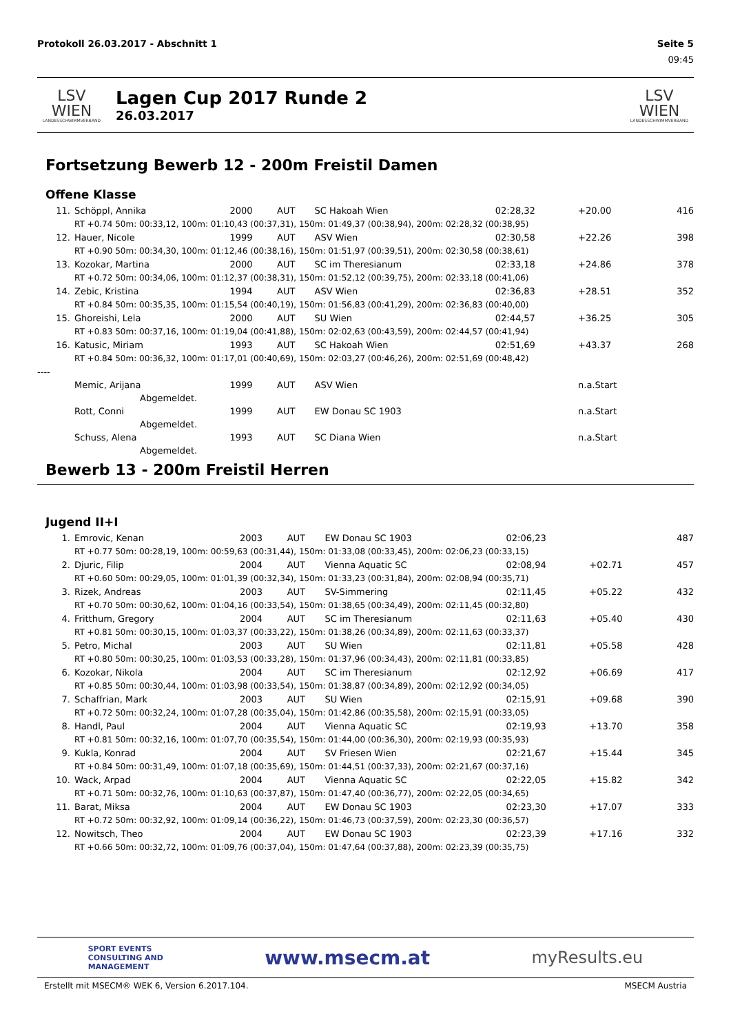Protokoll 26.03.2017 - Abschnitt 1 Seite 5
09:45
LSV WIEN
LANDESSCHWIMMVERBAND
Lagen Cup 2017 Runde 2
26.03.2017
LSV WIEN
LANDESSCHWIMMVERBAND
Fortsetzung Bewerb 12 - 200m Freistil Damen
Offene Klasse
| 11. | Schöppl, Annika | 2000 | AUT | SC Hakoah Wien | 02:28,32 | +20.00 | 416 |
| | RT +0.74 50m: 00:33,12, 100m: 01:10,43 (00:37,31), 150m: 01:49,37 (00:38,94), 200m: 02:28,32 (00:38,95) | | | | | | |
| 12. | Hauer, Nicole | 1999 | AUT | ASV Wien | 02:30,58 | +22.26 | 398 |
| | RT +0.90 50m: 00:34,30, 100m: 01:12,46 (00:38,16), 150m: 01:51,97 (00:39,51), 200m: 02:30,58 (00:38,61) | | | | | | |
| 13. | Kozokar, Martina | 2000 | AUT | SC im Theresianum | 02:33,18 | +24.86 | 378 |
| | RT +0.72 50m: 00:34,06, 100m: 01:12,37 (00:38,31), 150m: 01:52,12 (00:39,75), 200m: 02:33,18 (00:41,06) | | | | | | |
| 14. | Zebic, Kristina | 1994 | AUT | ASV Wien | 02:36,83 | +28.51 | 352 |
| | RT +0.84 50m: 00:35,35, 100m: 01:15,54 (00:40,19), 150m: 01:56,83 (00:41,29), 200m: 02:36,83 (00:40,00) | | | | | | |
| 15. | Ghoreishi, Lela | 2000 | AUT | SU Wien | 02:44,57 | +36.25 | 305 |
| | RT +0.83 50m: 00:37,16, 100m: 01:19,04 (00:41,88), 150m: 02:02,63 (00:43,59), 200m: 02:44,57 (00:41,94) | | | | | | |
| 16. | Katusic, Miriam | 1993 | AUT | SC Hakoah Wien | 02:51,69 | +43.37 | 268 |
| | RT +0.84 50m: 00:36,32, 100m: 01:17,01 (00:40,69), 150m: 02:03,27 (00:46,26), 200m: 02:51,69 (00:48,42) | | | | | | |
| ---- | | | | | | | |
| | Memic, Arijana | 1999 | AUT | ASV Wien | | n.a.Start | |
| | Abgemeldet. | | | | | | |
| | Rott, Conni | 1999 | AUT | EW Donau SC 1903 | | n.a.Start | |
| | Abgemeldet. | | | | | | |
| | Schuss, Alena | 1993 | AUT | SC Diana Wien | | n.a.Start | |
| | Abgemeldet. | | | | | | |
Bewerb 13 - 200m Freistil Herren
Jugend II+I
| 1. | Emrovic, Kenan | 2003 | AUT | EW Donau SC 1903 | 02:06,23 | | 487 |
| | RT +0.77 50m: 00:28,19, 100m: 00:59,63 (00:31,44), 150m: 01:33,08 (00:33,45), 200m: 02:06,23 (00:33,15) | | | | | | |
| 2. | Djuric, Filip | 2004 | AUT | Vienna Aquatic SC | 02:08,94 | +02.71 | 457 |
| | RT +0.60 50m: 00:29,05, 100m: 01:01,39 (00:32,34), 150m: 01:33,23 (00:31,84), 200m: 02:08,94 (00:35,71) | | | | | | |
| 3. | Rizek, Andreas | 2003 | AUT | SV-Simmering | 02:11,45 | +05.22 | 432 |
| | RT +0.70 50m: 00:30,62, 100m: 01:04,16 (00:33,54), 150m: 01:38,65 (00:34,49), 200m: 02:11,45 (00:32,80) | | | | | | |
| 4. | Fritthum, Gregory | 2004 | AUT | SC im Theresianum | 02:11,63 | +05.40 | 430 |
| | RT +0.81 50m: 00:30,15, 100m: 01:03,37 (00:33,22), 150m: 01:38,26 (00:34,89), 200m: 02:11,63 (00:33,37) | | | | | | |
| 5. | Petro, Michal | 2003 | AUT | SU Wien | 02:11,81 | +05.58 | 428 |
| | RT +0.80 50m: 00:30,25, 100m: 01:03,53 (00:33,28), 150m: 01:37,96 (00:34,43), 200m: 02:11,81 (00:33,85) | | | | | | |
| 6. | Kozokar, Nikola | 2004 | AUT | SC im Theresianum | 02:12,92 | +06.69 | 417 |
| | RT +0.85 50m: 00:30,44, 100m: 01:03,98 (00:33,54), 150m: 01:38,87 (00:34,89), 200m: 02:12,92 (00:34,05) | | | | | | |
| 7. | Schaffrian, Mark | 2003 | AUT | SU Wien | 02:15,91 | +09.68 | 390 |
| | RT +0.72 50m: 00:32,24, 100m: 01:07,28 (00:35,04), 150m: 01:42,86 (00:35,58), 200m: 02:15,91 (00:33,05) | | | | | | |
| 8. | Handl, Paul | 2004 | AUT | Vienna Aquatic SC | 02:19,93 | +13.70 | 358 |
| | RT +0.81 50m: 00:32,16, 100m: 01:07,70 (00:35,54), 150m: 01:44,00 (00:36,30), 200m: 02:19,93 (00:35,93) | | | | | | |
| 9. | Kukla, Konrad | 2004 | AUT | SV Friesen Wien | 02:21,67 | +15.44 | 345 |
| | RT +0.84 50m: 00:31,49, 100m: 01:07,18 (00:35,69), 150m: 01:44,51 (00:37,33), 200m: 02:21,67 (00:37,16) | | | | | | |
| 10. | Wack, Arpad | 2004 | AUT | Vienna Aquatic SC | 02:22,05 | +15.82 | 342 |
| | RT +0.71 50m: 00:32,76, 100m: 01:10,63 (00:37,87), 150m: 01:47,40 (00:36,77), 200m: 02:22,05 (00:34,65) | | | | | | |
| 11. | Barat, Miksa | 2004 | AUT | EW Donau SC 1903 | 02:23,30 | +17.07 | 333 |
| | RT +0.72 50m: 00:32,92, 100m: 01:09,14 (00:36,22), 150m: 01:46,73 (00:37,59), 200m: 02:23,30 (00:36,57) | | | | | | |
| 12. | Nowitsch, Theo | 2004 | AUT | EW Donau SC 1903 | 02:23,39 | +17.16 | 332 |
| | RT +0.66 50m: 00:32,72, 100m: 01:09,76 (00:37,04), 150m: 01:47,64 (00:37,88), 200m: 02:23,39 (00:35,75) | | | | | | |
SPORT EVENTS
CONSULTING AND
MANAGEMENT www.msecm.at myResults.eu
Erstellt mit MSECM® WEK 6, Version 6.2017.104. MSECM Austria